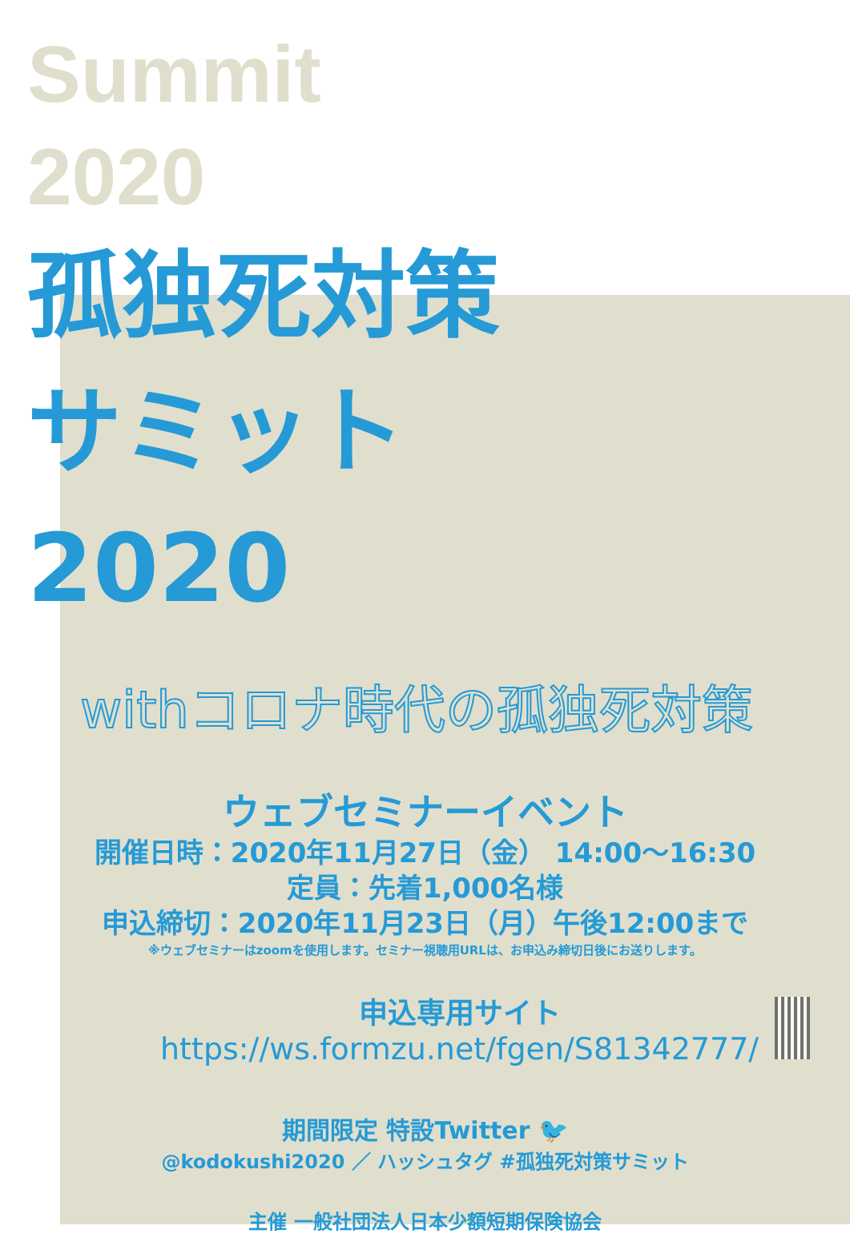Summit
2020
孤独死対策
サミット
2020
withコロナ時代の孤独死対策
ウェブセミナーイベント
開催日時：2020年11月27日（金） 14:00〜16:30
定員：先着1,000名様
申込締切：2020年11月23日（月）午後12:00まで
※ウェブセミナーはzoomを使用します。セミナー視聴用URLは、お申込み締切日後にお送りします。
申込専用サイト
https://ws.formzu.net/fgen/S81342777/
期間限定 特設Twitter 🐦
@kodokushi2020 ／ ハッシュタグ #孤独死対策サミット
主催 一般社団法人日本少額短期保険協会